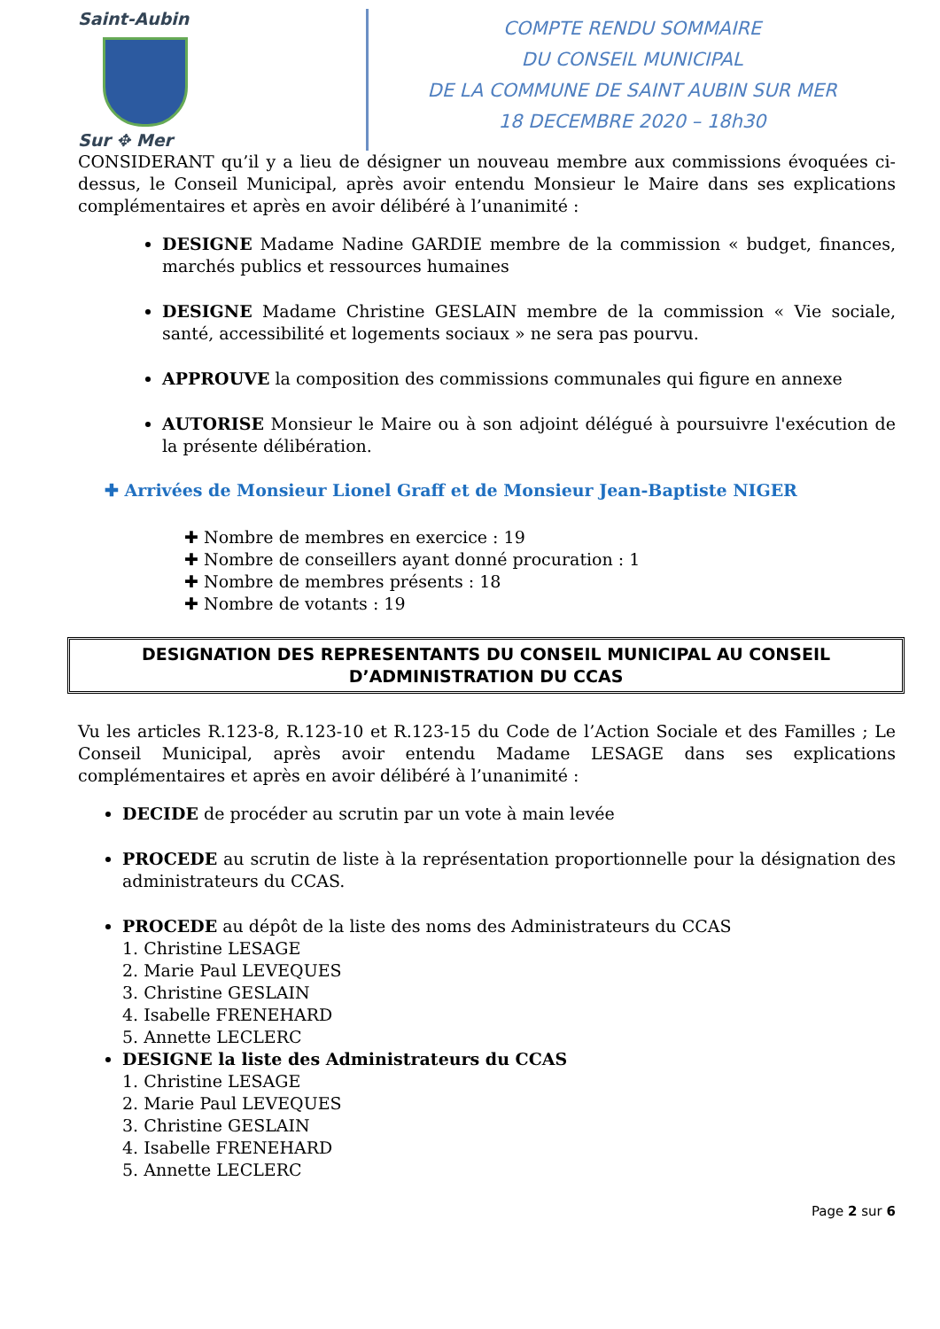Saint-Aubin
Sur ✥ Mer
COMPTE RENDU SOMMAIRE
DU CONSEIL MUNICIPAL
DE LA COMMUNE DE SAINT AUBIN SUR MER
18 DECEMBRE 2020 – 18h30
CONSIDERANT qu’il y a lieu de désigner un nouveau membre aux commissions évoquées ci-dessus, le Conseil Municipal, après avoir entendu Monsieur le Maire dans ses explications complémentaires et après en avoir délibéré à l’unanimité :
DESIGNE Madame Nadine GARDIE membre de la commission « budget, finances, marchés publics et ressources humaines
DESIGNE Madame Christine GESLAIN membre de la commission « Vie sociale, santé, accessibilité et logements sociaux » ne sera pas pourvu.
APPROUVE la composition des commissions communales qui figure en annexe
AUTORISE Monsieur le Maire ou à son adjoint délégué à poursuivre l'exécution de la présente délibération.
✚ Arrivées de Monsieur Lionel Graff et de Monsieur Jean-Baptiste NIGER
✚ Nombre de membres en exercice : 19
✚ Nombre de conseillers ayant donné procuration : 1
✚ Nombre de membres présents : 18
✚ Nombre de votants : 19
DESIGNATION DES REPRESENTANTS DU CONSEIL MUNICIPAL AU CONSEIL D’ADMINISTRATION DU CCAS
Vu les articles R.123-8, R.123-10 et R.123-15 du Code de l’Action Sociale et des Familles ; Le Conseil Municipal, après avoir entendu Madame LESAGE dans ses explications complémentaires et après en avoir délibéré à l’unanimité :
DECIDE de procéder au scrutin par un vote à main levée
PROCEDE au scrutin de liste à la représentation proportionnelle pour la désignation des administrateurs du CCAS.
PROCEDE au dépôt de la liste des noms des Administrateurs du CCAS
1. Christine LESAGE
2. Marie Paul LEVEQUES
3. Christine GESLAIN
4. Isabelle FRENEHARD
5. Annette LECLERC
DESIGNE la liste des Administrateurs du CCAS
1. Christine LESAGE
2. Marie Paul LEVEQUES
3. Christine GESLAIN
4. Isabelle FRENEHARD
5. Annette LECLERC
Page 2 sur 6